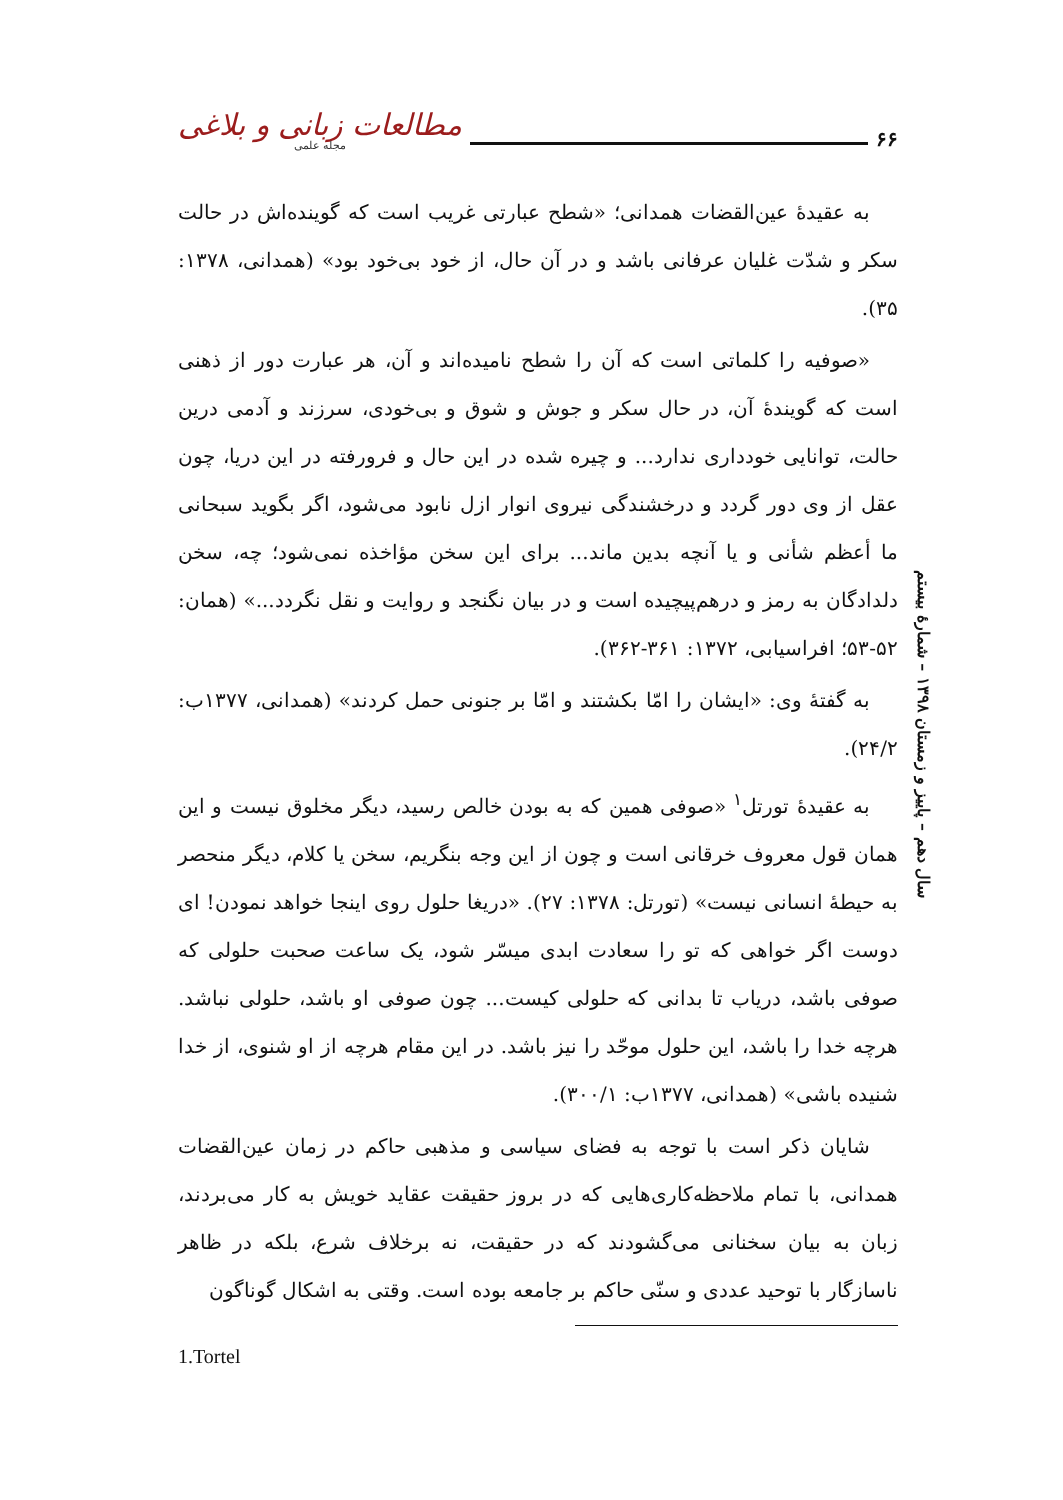مطالعات زبانی و بلاغی
مجله علمی
۶۶
به عقیدهٔ عین‌القضات همدانی؛ «شطح عبارتی غریب است که گوینده‌اش در حالت سکر و شدّت غلیان عرفانی باشد و در آن حال، از خود بی‌خود بود» (همدانی، ۱۳۷۸: ۳۵).
«صوفیه را کلماتی است که آن را شطح نامیده‌اند و آن، هر عبارت دور از ذهنی است که گویندهٔ آن، در حال سکر و جوش و شوق و بی‌خودی، سرزند و آدمی درین حالت، توانایی خودداری ندارد... و چیره شده در این حال و فرورفته در این دریا، چون عقل از وی دور گردد و درخشندگی نیروی انوار ازل نابود می‌شود، اگر بگوید سبحانی ما أعظم شأنی و یا آنچه بدین ماند... برای این سخن مؤاخذه نمی‌شود؛ چه، سخن دلدادگان به رمز و درهم‌پیچیده است و در بیان نگنجد و روایت و نقل نگردد...» (همان: ۵۲-۵۳؛ افراسیابی، ۱۳۷۲: ۳۶۱-۳۶۲).
به گفتهٔ وی: «ایشان را امّا بکشتند و امّا بر جنونی حمل کردند» (همدانی، ۱۳۷۷ب: ۲۴/۲).
به عقیدهٔ تورتل<sup>۱</sup> «صوفی همین که به بودن خالص رسید، دیگر مخلوق نیست و این همان قول معروف خرقانی است و چون از این وجه بنگریم، سخن یا کلام، دیگر منحصر به حیطهٔ انسانی نیست» (تورتل: ۱۳۷۸: ۲۷). «دریغا حلول روی اینجا خواهد نمودن! ای دوست اگر خواهی که تو را سعادت ابدی میسّر شود، یک ساعت صحبت حلولی که صوفی باشد، دریاب تا بدانی که حلولی کیست... چون صوفی او باشد، حلولی نباشد. هرچه خدا را باشد، این حلول موحّد را نیز باشد. در این مقام هرچه از او شنوی، از خدا شنیده باشی» (همدانی، ۱۳۷۷ب: ۳۰۰/۱).
شایان ذکر است با توجه به فضای سیاسی و مذهبی حاکم در زمان عین‌القضات همدانی، با تمام ملاحظه‌کاری‌هایی که در بروز حقیقت عقاید خویش به کار می‌بردند، زبان به بیان سخنانی می‌گشودند که در حقیقت، نه برخلاف شرع، بلکه در ظاهر ناسازگار با توحید عددی و سنّی حاکم بر جامعه بوده است. وقتی به اشکال گوناگون
سال دهم – پاییز و زمستان ۱۳۹۸ – شمارهٔ بیستم
1.Tortel